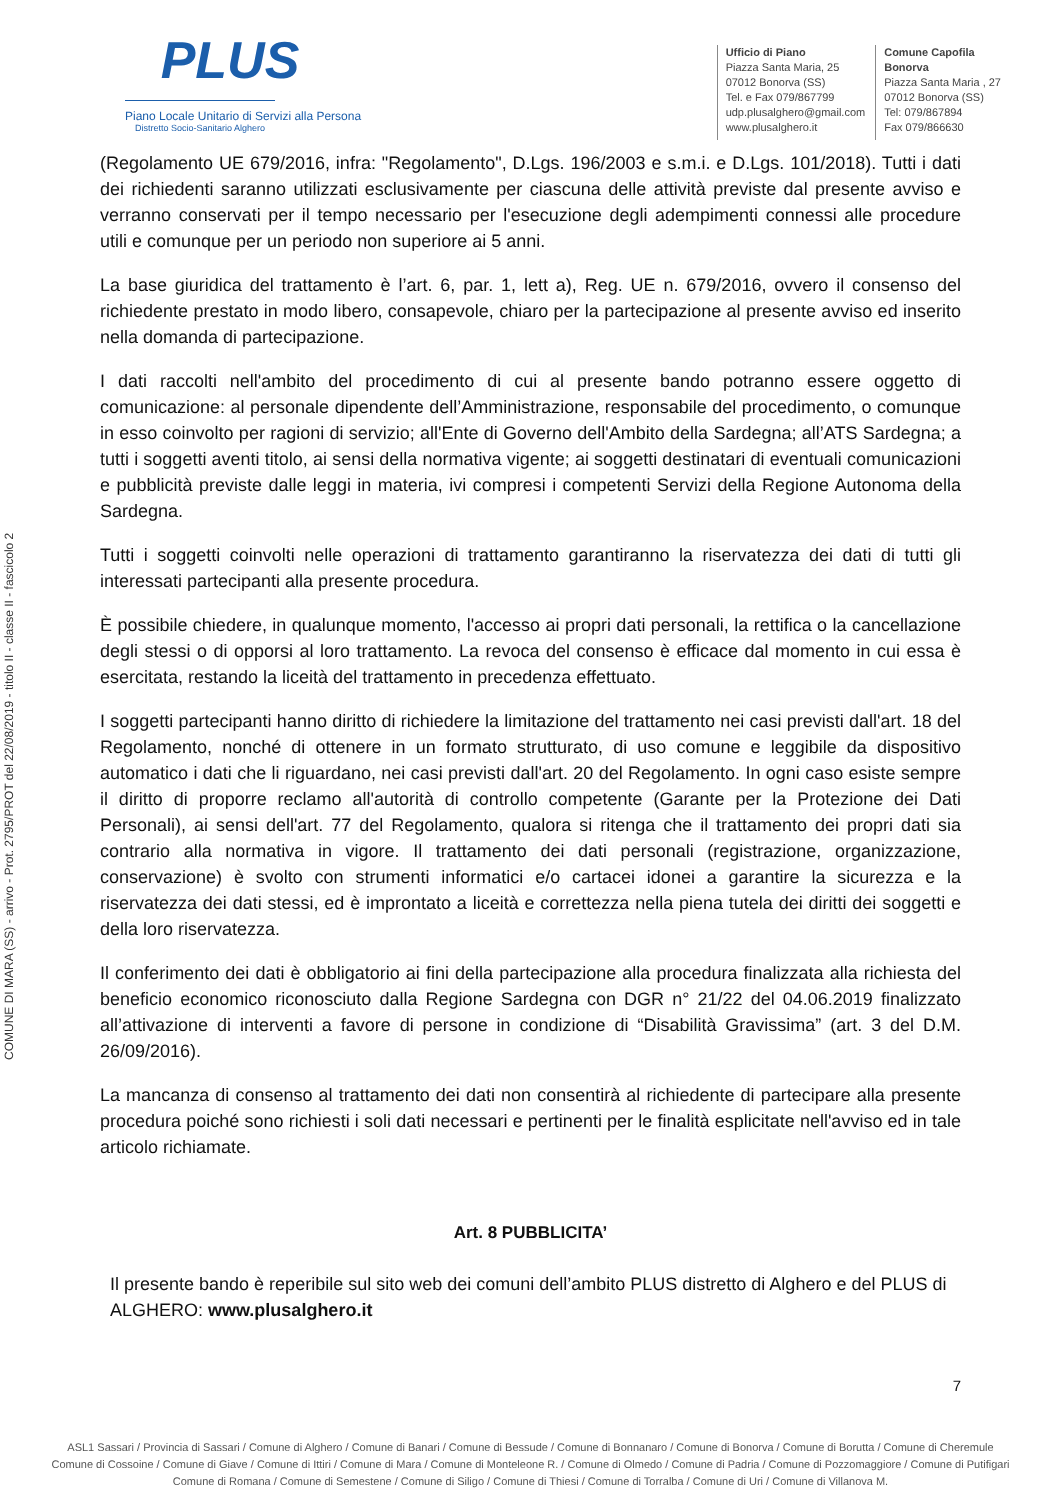PLUS
Piano Locale Unitario di Servizi alla Persona
Distretto Socio-Sanitario Alghero
Ufficio di Piano
Piazza Santa Maria, 25
07012 Bonorva (SS)
Tel. e Fax 079/867799
udp.plusalghero@gmail.com
www.plusalghero.it
Comune Capofila
Bonorva
Piazza Santa Maria , 27
07012 Bonorva (SS)
Tel: 079/867894
Fax 079/866630
COMUNE DI MARA (SS) - arrivo - Prot. 2795/PROT del 22/08/2019 - titolo II - classe II - fascicolo 2
(Regolamento UE 679/2016, infra: "Regolamento", D.Lgs. 196/2003 e s.m.i. e D.Lgs. 101/2018). Tutti i dati dei richiedenti saranno utilizzati esclusivamente per ciascuna delle attività previste dal presente avviso e verranno conservati per il tempo necessario per l'esecuzione degli adempimenti connessi alle procedure utili e comunque per un periodo non superiore ai 5 anni.
La base giuridica del trattamento è l’art. 6, par. 1, lett a), Reg. UE n. 679/2016, ovvero il consenso del richiedente prestato in modo libero, consapevole, chiaro per la partecipazione al presente avviso ed inserito nella domanda di partecipazione.
I dati raccolti nell'ambito del procedimento di cui al presente bando potranno essere oggetto di comunicazione: al personale dipendente dell’Amministrazione, responsabile del procedimento, o comunque in esso coinvolto per ragioni di servizio; all'Ente di Governo dell'Ambito della Sardegna; all’ATS Sardegna; a tutti i soggetti aventi titolo, ai sensi della normativa vigente; ai soggetti destinatari di eventuali comunicazioni e pubblicità previste dalle leggi in materia, ivi compresi i competenti Servizi della Regione Autonoma della Sardegna.
Tutti i soggetti coinvolti nelle operazioni di trattamento garantiranno la riservatezza dei dati di tutti gli interessati partecipanti alla presente procedura.
È possibile chiedere, in qualunque momento, l'accesso ai propri dati personali, la rettifica o la cancellazione degli stessi o di opporsi al loro trattamento. La revoca del consenso è efficace dal momento in cui essa è esercitata, restando la liceità del trattamento in precedenza effettuato.
I soggetti partecipanti hanno diritto di richiedere la limitazione del trattamento nei casi previsti dall'art. 18 del Regolamento, nonché di ottenere in un formato strutturato, di uso comune e leggibile da dispositivo automatico i dati che li riguardano, nei casi previsti dall'art. 20 del Regolamento. In ogni caso esiste sempre il diritto di proporre reclamo all'autorità di controllo competente (Garante per la Protezione dei Dati Personali), ai sensi dell'art. 77 del Regolamento, qualora si ritenga che il trattamento dei propri dati sia contrario alla normativa in vigore. Il trattamento dei dati personali (registrazione, organizzazione, conservazione) è svolto con strumenti informatici e/o cartacei idonei a garantire la sicurezza e la riservatezza dei dati stessi, ed è improntato a liceità e correttezza nella piena tutela dei diritti dei soggetti e della loro riservatezza.
Il conferimento dei dati è obbligatorio ai fini della partecipazione alla procedura finalizzata alla richiesta del beneficio economico riconosciuto dalla Regione Sardegna con DGR n° 21/22 del 04.06.2019 finalizzato all’attivazione di interventi a favore di persone in condizione di “Disabilità Gravissima” (art. 3 del D.M. 26/09/2016).
La mancanza di consenso al trattamento dei dati non consentirà al richiedente di partecipare alla presente procedura poiché sono richiesti i soli dati necessari e pertinenti per le finalità esplicitate nell'avviso ed in tale articolo richiamate.
Art. 8 PUBBLICITA’
Il presente bando è reperibile sul sito web dei comuni dell’ambito PLUS distretto di Alghero e del PLUS di ALGHERO: www.plusalghero.it
7
ASL1 Sassari / Provincia di Sassari / Comune di Alghero / Comune di Banari / Comune di Bessude / Comune di Bonnanaro / Comune di Bonorva / Comune di Borutta / Comune di Cheremule
Comune di Cossoine / Comune di Giave / Comune di Ittiri / Comune di Mara / Comune di Monteleone R. / Comune di Olmedo / Comune di Padria / Comune di Pozzomaggiore / Comune di Putifigari
Comune di Romana / Comune di Semestene / Comune di Siligo / Comune di Thiesi / Comune di Torralba / Comune di Uri / Comune di Villanova M.